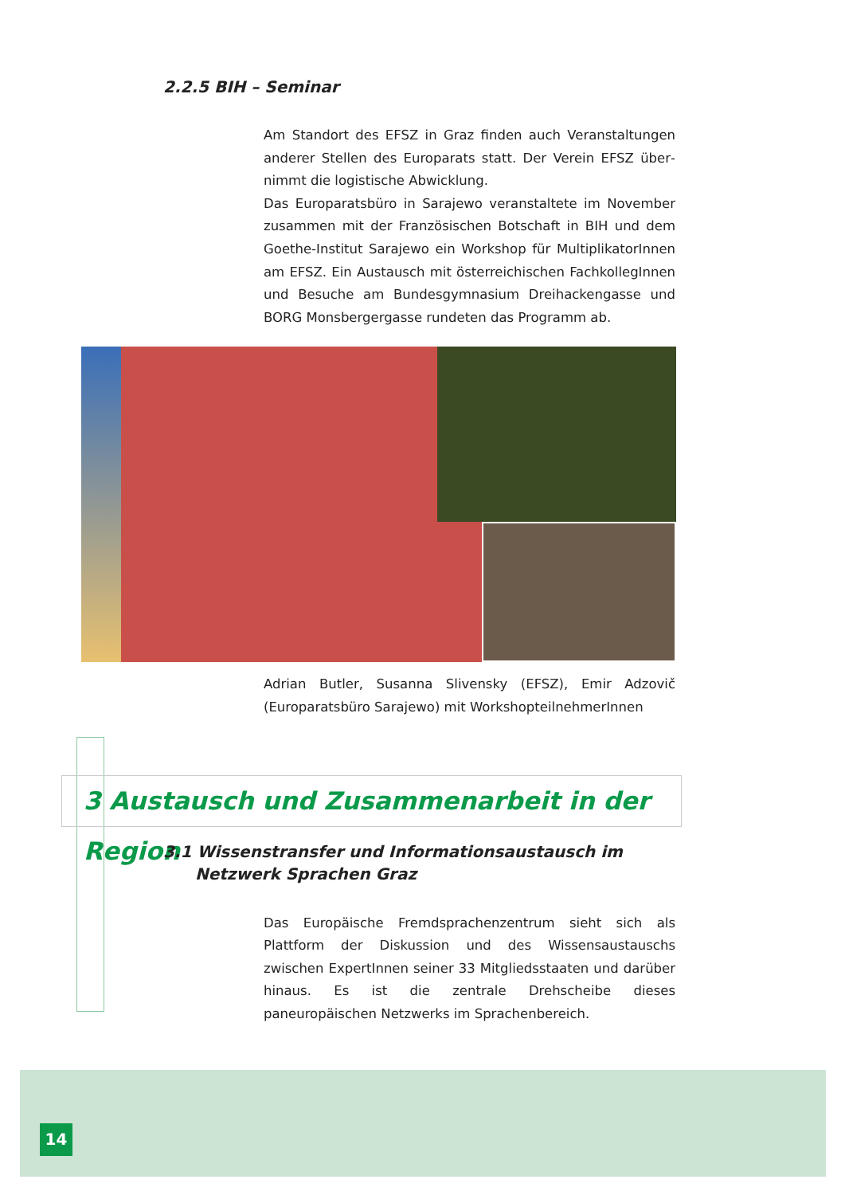2.2.5 BIH – Seminar
Am Standort des EFSZ in Graz finden auch Veranstaltungen anderer Stellen des Europarats statt. Der Verein EFSZ über­nimmt die logistische Abwicklung.
Das Europaratsbüro in Sarajewo veranstaltete im November zusammen mit der Französischen Botschaft in BIH und dem Goethe-Institut Sarajewo ein Workshop für MultiplikatorInnen am EFSZ. Ein Austausch mit österreichischen FachkollegInnen und Besuche am Bundesgymnasium Dreihackengasse und BORG Monsbergergasse rundeten das Programm ab.
Adrian Butler, Susanna Slivensky (EFSZ), Emir Adzovič (Europaratsbüro Sarajewo) mit WorkshopteilnehmerInnen
3 Austausch und Zusammenarbeit in der Region
3.1 Wissenstransfer und Informationsaustausch im Netzwerk Sprachen Graz
Das Europäische Fremdsprachenzentrum sieht sich als Plattform der Diskussion und des Wissensaustauschs zwischen ExpertInnen seiner 33 Mitgliedsstaaten und darüber hinaus. Es ist die zentrale Drehscheibe dieses paneuropäischen Netzwerks im Sprachenbereich.
14